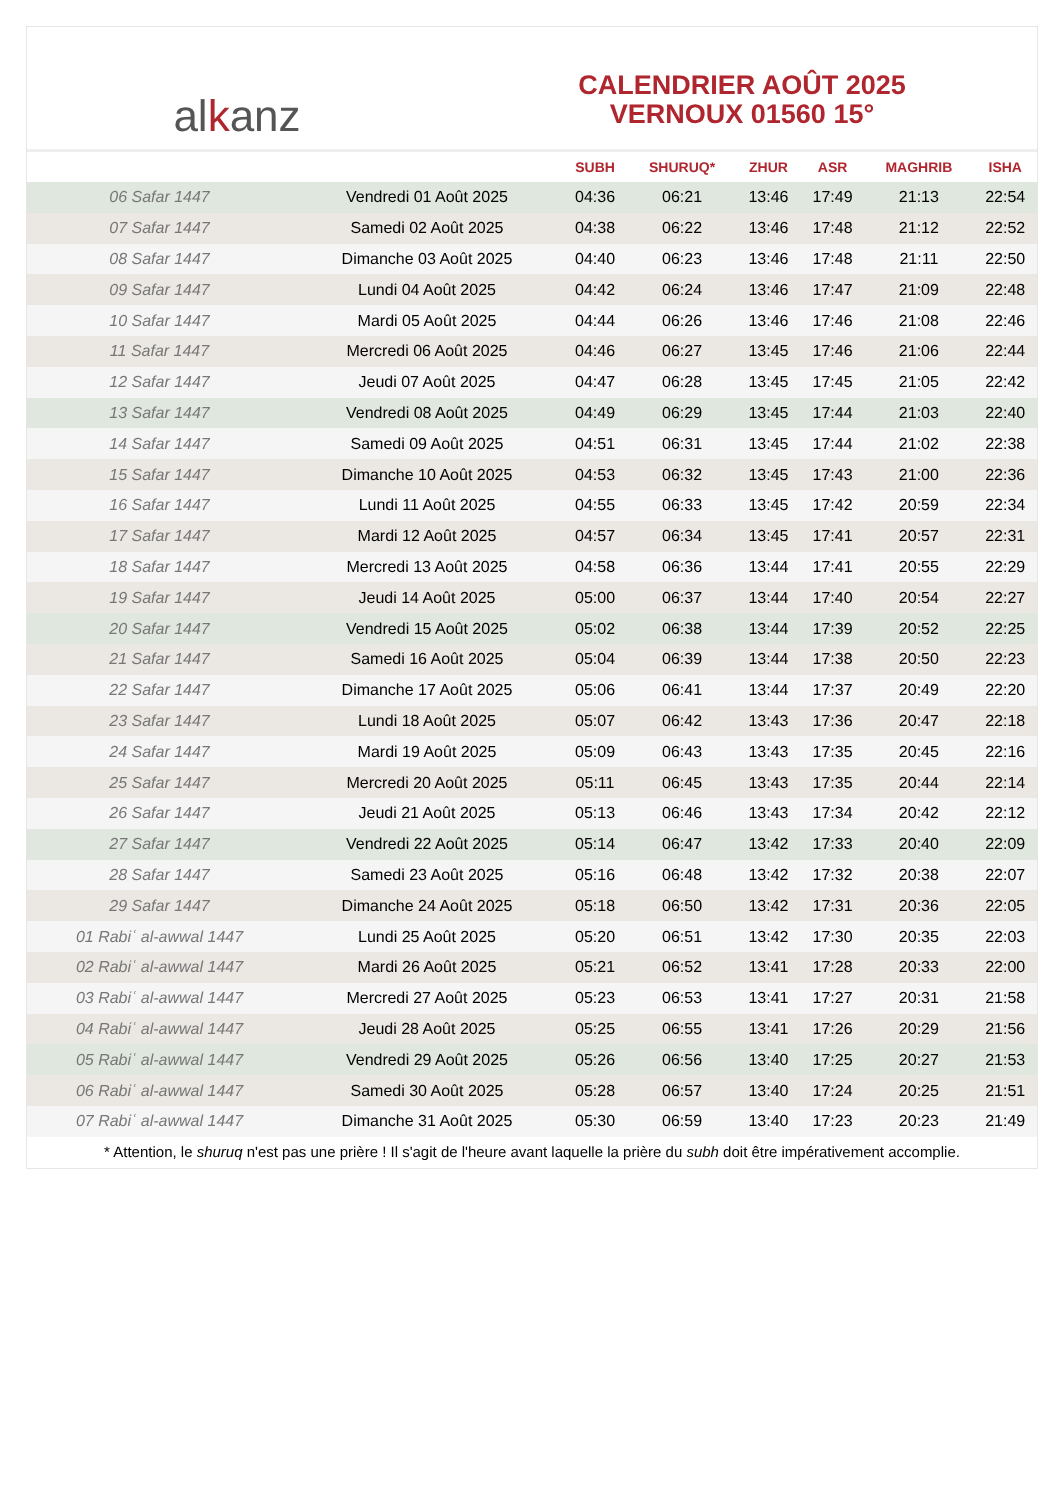al k anz
CALENDRIER AOÛT 2025
VERNOUX 01560 15°
| | | SUBH | SHURUQ* | ZHUR | ASR | MAGHRIB | ISHA |
| --- | --- | --- | --- | --- | --- | --- | --- |
| 06 Safar 1447 | Vendredi 01 Août 2025 | 04:36 | 06:21 | 13:46 | 17:49 | 21:13 | 22:54 |
| 07 Safar 1447 | Samedi 02 Août 2025 | 04:38 | 06:22 | 13:46 | 17:48 | 21:12 | 22:52 |
| 08 Safar 1447 | Dimanche 03 Août 2025 | 04:40 | 06:23 | 13:46 | 17:48 | 21:11 | 22:50 |
| 09 Safar 1447 | Lundi 04 Août 2025 | 04:42 | 06:24 | 13:46 | 17:47 | 21:09 | 22:48 |
| 10 Safar 1447 | Mardi 05 Août 2025 | 04:44 | 06:26 | 13:46 | 17:46 | 21:08 | 22:46 |
| 11 Safar 1447 | Mercredi 06 Août 2025 | 04:46 | 06:27 | 13:45 | 17:46 | 21:06 | 22:44 |
| 12 Safar 1447 | Jeudi 07 Août 2025 | 04:47 | 06:28 | 13:45 | 17:45 | 21:05 | 22:42 |
| 13 Safar 1447 | Vendredi 08 Août 2025 | 04:49 | 06:29 | 13:45 | 17:44 | 21:03 | 22:40 |
| 14 Safar 1447 | Samedi 09 Août 2025 | 04:51 | 06:31 | 13:45 | 17:44 | 21:02 | 22:38 |
| 15 Safar 1447 | Dimanche 10 Août 2025 | 04:53 | 06:32 | 13:45 | 17:43 | 21:00 | 22:36 |
| 16 Safar 1447 | Lundi 11 Août 2025 | 04:55 | 06:33 | 13:45 | 17:42 | 20:59 | 22:34 |
| 17 Safar 1447 | Mardi 12 Août 2025 | 04:57 | 06:34 | 13:45 | 17:41 | 20:57 | 22:31 |
| 18 Safar 1447 | Mercredi 13 Août 2025 | 04:58 | 06:36 | 13:44 | 17:41 | 20:55 | 22:29 |
| 19 Safar 1447 | Jeudi 14 Août 2025 | 05:00 | 06:37 | 13:44 | 17:40 | 20:54 | 22:27 |
| 20 Safar 1447 | Vendredi 15 Août 2025 | 05:02 | 06:38 | 13:44 | 17:39 | 20:52 | 22:25 |
| 21 Safar 1447 | Samedi 16 Août 2025 | 05:04 | 06:39 | 13:44 | 17:38 | 20:50 | 22:23 |
| 22 Safar 1447 | Dimanche 17 Août 2025 | 05:06 | 06:41 | 13:44 | 17:37 | 20:49 | 22:20 |
| 23 Safar 1447 | Lundi 18 Août 2025 | 05:07 | 06:42 | 13:43 | 17:36 | 20:47 | 22:18 |
| 24 Safar 1447 | Mardi 19 Août 2025 | 05:09 | 06:43 | 13:43 | 17:35 | 20:45 | 22:16 |
| 25 Safar 1447 | Mercredi 20 Août 2025 | 05:11 | 06:45 | 13:43 | 17:35 | 20:44 | 22:14 |
| 26 Safar 1447 | Jeudi 21 Août 2025 | 05:13 | 06:46 | 13:43 | 17:34 | 20:42 | 22:12 |
| 27 Safar 1447 | Vendredi 22 Août 2025 | 05:14 | 06:47 | 13:42 | 17:33 | 20:40 | 22:09 |
| 28 Safar 1447 | Samedi 23 Août 2025 | 05:16 | 06:48 | 13:42 | 17:32 | 20:38 | 22:07 |
| 29 Safar 1447 | Dimanche 24 Août 2025 | 05:18 | 06:50 | 13:42 | 17:31 | 20:36 | 22:05 |
| 01 Rabiʿ al-awwal 1447 | Lundi 25 Août 2025 | 05:20 | 06:51 | 13:42 | 17:30 | 20:35 | 22:03 |
| 02 Rabiʿ al-awwal 1447 | Mardi 26 Août 2025 | 05:21 | 06:52 | 13:41 | 17:28 | 20:33 | 22:00 |
| 03 Rabiʿ al-awwal 1447 | Mercredi 27 Août 2025 | 05:23 | 06:53 | 13:41 | 17:27 | 20:31 | 21:58 |
| 04 Rabiʿ al-awwal 1447 | Jeudi 28 Août 2025 | 05:25 | 06:55 | 13:41 | 17:26 | 20:29 | 21:56 |
| 05 Rabiʿ al-awwal 1447 | Vendredi 29 Août 2025 | 05:26 | 06:56 | 13:40 | 17:25 | 20:27 | 21:53 |
| 06 Rabiʿ al-awwal 1447 | Samedi 30 Août 2025 | 05:28 | 06:57 | 13:40 | 17:24 | 20:25 | 21:51 |
| 07 Rabiʿ al-awwal 1447 | Dimanche 31 Août 2025 | 05:30 | 06:59 | 13:40 | 17:23 | 20:23 | 21:49 |
* Attention, le shuruq n'est pas une prière ! Il s'agit de l'heure avant laquelle la prière du subh doit être impérativement accomplie.